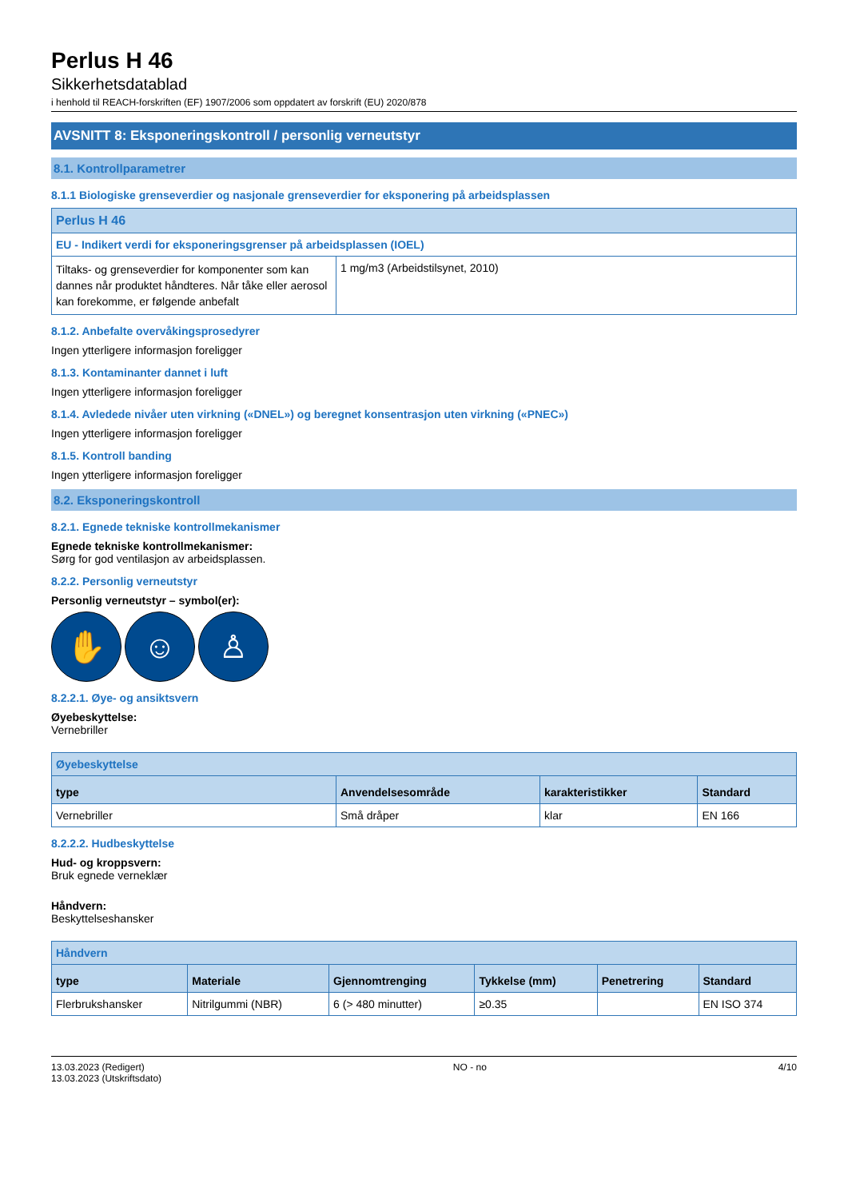Perlus H 46
Sikkerhetsdatablad
i henhold til REACH-forskriften (EF) 1907/2006 som oppdatert av forskrift (EU) 2020/878
AVSNITT 8: Eksponeringskontroll / personlig verneutstyr
8.1. Kontrollparametrer
8.1.1 Biologiske grenseverdier og nasjonale grenseverdier for eksponering på arbeidsplassen
| Perlus H 46 | |
| EU - Indikert verdi for eksponeringsgrenser på arbeidsplassen (IOEL) | |
| Tiltaks- og grenseverdier for komponenter som kan dannes når produktet håndteres. Når tåke eller aerosol kan forekomme, er følgende anbefalt | 1 mg/m3 (Arbeidstilsynet, 2010) |
8.1.2. Anbefalte overvåkingsprosedyrer
Ingen ytterligere informasjon foreligger
8.1.3. Kontaminanter dannet i luft
Ingen ytterligere informasjon foreligger
8.1.4. Avledede nivåer uten virkning («DNEL») og beregnet konsentrasjon uten virkning («PNEC»)
Ingen ytterligere informasjon foreligger
8.1.5. Kontroll banding
Ingen ytterligere informasjon foreligger
8.2. Eksponeringskontroll
8.2.1. Egnede tekniske kontrollmekanismer
Egnede tekniske kontrollmekanismer:
Sørg for god ventilasjon av arbeidsplassen.
8.2.2. Personlig verneutstyr
Personlig verneutstyr – symbol(er):
✋ ☺ ♙
8.2.2.1. Øye- og ansiktsvern
Øyebeskyttelse:
Vernebriller
| Øyebeskyttelse | | | |
| type | Anvendelsesområde | karakteristikker | Standard |
| Vernebriller | Små dråper | klar | EN 166 |
8.2.2.2. Hudbeskyttelse
Hud- og kroppsvern:
Bruk egnede verneklær
Håndvern:
Beskyttelseshansker
| Håndvern | | | | | |
| type | Materiale | Gjennomtrenging | Tykkelse (mm) | Penetrering | Standard |
| Flerbrukshansker | Nitrilgummi (NBR) | 6 (> 480 minutter) | ≥0.35 | | EN ISO 374 |
13.03.2023 (Redigert)
13.03.2023 (Utskriftsdato)
NO - no 4/10